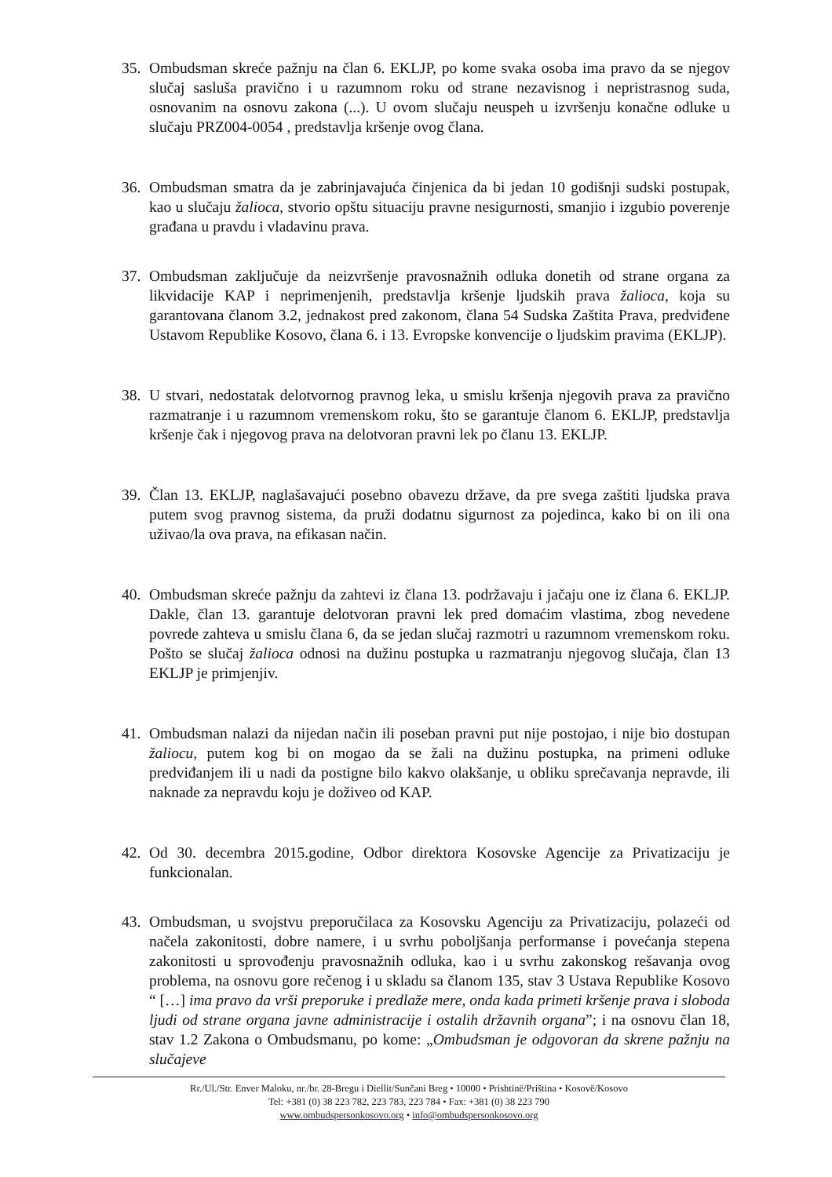35. Ombudsman skreće pažnju na član 6. EKLJP, po kome svaka osoba ima pravo da se njegov slučaj sasluša pravično i u razumnom roku od strane nezavisnog i nepristrasnog suda, osnovanim na osnovu zakona (...). U ovom slučaju neuspeh u izvršenju konačne odluke u slučaju PRZ004-0054 , predstavlja kršenje ovog člana.
36. Ombudsman smatra da je zabrinjavajuća činjenica da bi jedan 10 godišnji sudski postupak, kao u slučaju žalioca, stvorio opštu situaciju pravne nesigurnosti, smanjio i izgubio poverenje građana u pravdu i vladavinu prava.
37. Ombudsman zaključuje da neizvršenje pravosnažnih odluka donetih od strane organa za likvidacije KAP i neprimenjenih, predstavlja kršenje ljudskih prava žalioca, koja su garantovana članom 3.2, jednakost pred zakonom, člana 54 Sudska Zaštita Prava, predviđene Ustavom Republike Kosovo, člana 6. i 13. Evropske konvencije o ljudskim pravima (EKLJP).
38. U stvari, nedostatak delotvornog pravnog leka, u smislu kršenja njegovih prava za pravično razmatranje i u razumnom vremenskom roku, što se garantuje članom 6. EKLJP, predstavlja kršenje čak i njegovog prava na delotvoran pravni lek po članu 13. EKLJP.
39. Član 13. EKLJP, naglašavajući posebno obavezu države, da pre svega zaštiti ljudska prava putem svog pravnog sistema, da pruži dodatnu sigurnost za pojedinca, kako bi on ili ona uživao/la ova prava, na efikasan način.
40. Ombudsman skreće pažnju da zahtevi iz člana 13. podržavaju i jačaju one iz člana 6. EKLJP. Dakle, član 13. garantuje delotvoran pravni lek pred domaćim vlastima, zbog nevedene povrede zahteva u smislu člana 6, da se jedan slučaj razmotri u razumnom vremenskom roku. Pošto se slučaj žalioca odnosi na dužinu postupka u razmatranju njegovog slučaja, član 13 EKLJP je primjenjiv.
41. Ombudsman nalazi da nijedan način ili poseban pravni put nije postojao, i nije bio dostupan žaliocu, putem kog bi on mogao da se žali na dužinu postupka, na primeni odluke predviđanjem ili u nadi da postigne bilo kakvo olakšanje, u obliku sprečavanja nepravde, ili naknade za nepravdu koju je doživeo od KAP.
42. Od 30. decembra 2015.godine, Odbor direktora Kosovske Agencije za Privatizaciju je funkcionalan.
43. Ombudsman, u svojstvu preporučilaca za Kosovsku Agenciju za Privatizaciju, polazeći od načela zakonitosti, dobre namere, i u svrhu poboljšanja performanse i povećanja stepena zakonitosti u sprovođenju pravosnažnih odluka, kao i u svrhu zakonskog rešavanja ovog problema, na osnovu gore rečenog i u skladu sa članom 135, stav 3 Ustava Republike Kosovo “ […] ima pravo da vrši preporuke i predlaže mere, onda kada primeti kršenje prava i sloboda ljudi od strane organa javne administracije i ostalih državnih organa”; i na osnovu član 18, stav 1.2 Zakona o Ombudsmanu, po kome: „Ombudsman je odgovoran da skrene pažnju na slučajeve
Rr./Ul./Str. Enver Maloku, nr./br. 28-Bregu i Diellit/Sunčani Breg • 10000 • Prishtinë/Priština • Kosovë/Kosovo
Tel: +381 (0) 38 223 782, 223 783, 223 784 • Fax: +381 (0) 38 223 790
www.ombudspersonkosovo.org • info@ombudspersonkosovo.org